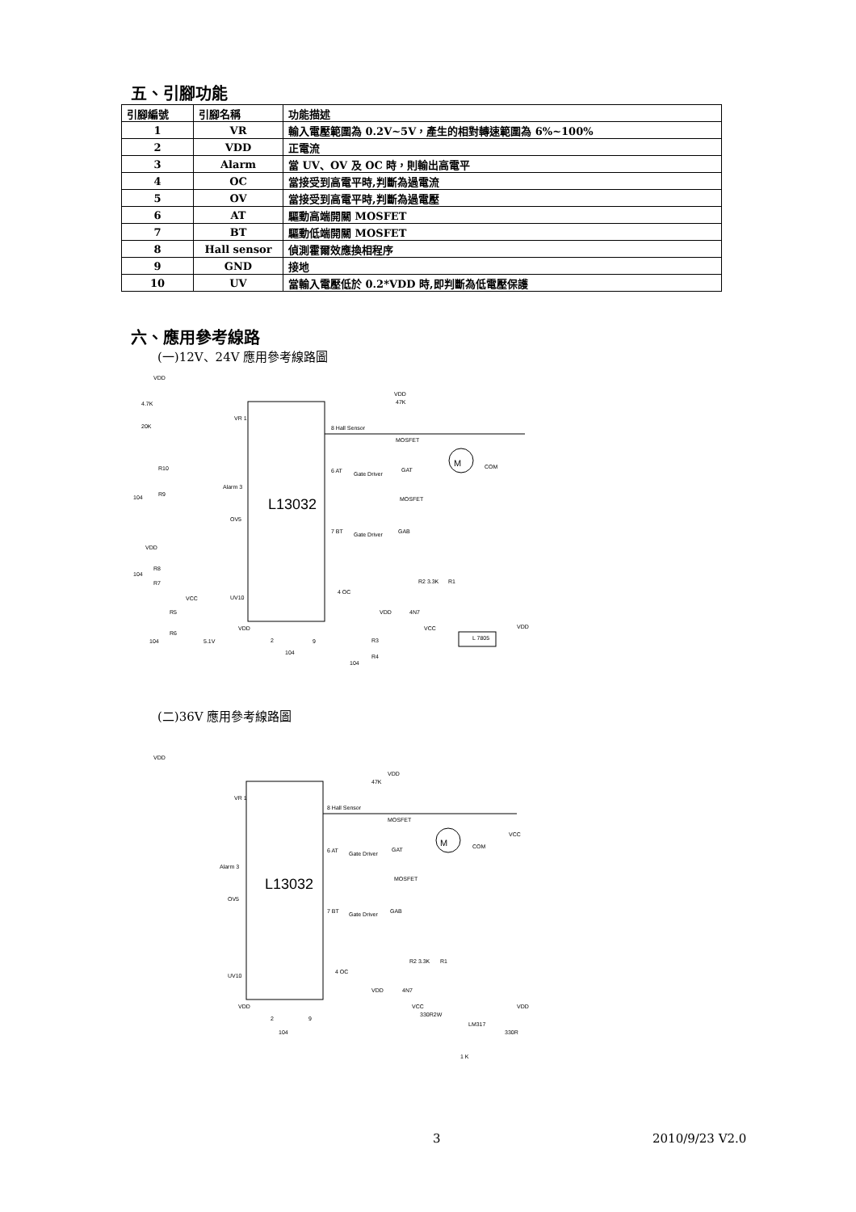五、引腳功能
| 引腳編號 | 引腳名稱 | 功能描述 |
| --- | --- | --- |
| 1 | VR | 輸入電壓範圍為 0.2V~5V，產生的相對轉速範圍為 6%~100% |
| 2 | VDD | 正電流 |
| 3 | Alarm | 當 UV、OV 及 OC 時，則輸出高電平 |
| 4 | OC | 當接受到高電平時,判斷為過電流 |
| 5 | OV | 當接受到高電平時,判斷為過電壓 |
| 6 | AT | 驅動高端開關 MOSFET |
| 7 | BT | 驅動低端開關 MOSFET |
| 8 | Hall sensor | 偵測霍爾效應換相程序 |
| 9 | GND | 接地 |
| 10 | UV | 當輸入電壓低於 0.2*VDD 時,即判斷為低電壓保護 |
六、應用參考線路
(一)12V、24V 應用參考線路圖
L13032
VDD
4.7K
20K
VR 1
Alarm 3
OV5
UV10
8 Hall Sensor
6 AT
Gate Driver
7 BT
Gate Driver
47K
VDD
MOSFET
GAT
MOSFET
GAB
M
COM
R10
R9
104
VDD
R8
R7
104
VCC
R5
R6
104
5.1V
VDD
2
9
104
4 OC
VDD
4N7
R2 3.3K
R1
R3
R4
104
VCC
L 7805
VDD
(二)36V 應用參考線路圖
L13032
VDD
VR 1
Alarm 3
OV5
UV10
8 Hall Sensor
6 AT
Gate Driver
7 BT
Gate Driver
VDD
47K
MOSFET
GAT
MOSFET
GAB
M
COM
VCC
4 OC
VDD
4N7
R2 3.3K
R1
VCC
330R2W
LM317
VDD
330R
1 K
VDD
2
9
104
3 2010/9/23 V2.0